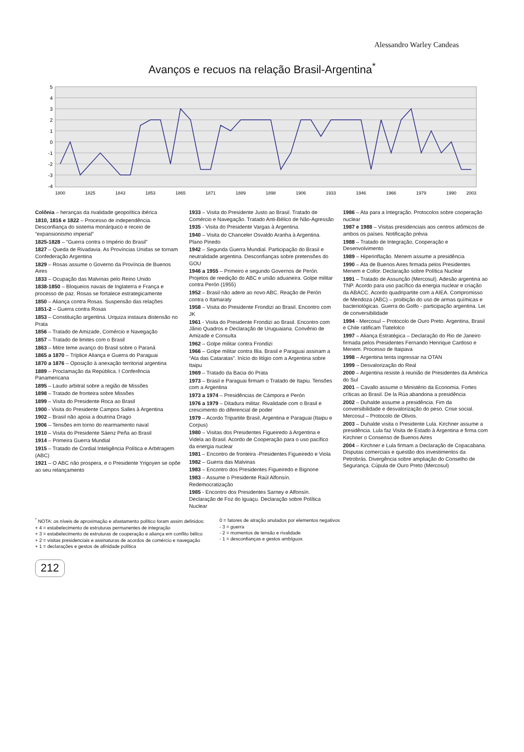Alessandro Warley Candeas
Avanços e recuos na relação Brasil-Argentina<sup>*</sup>
5
4
3
2
1
0
-1
-2
-3
-4
1800
1825
1843
1853
1865
1871
1889
1898
1906
1933
1946
1966
1979
1990
2003
Colônia – heranças da rivalidade geopolítica ibérica
1810, 1816 e 1822 – Processo de independência. Desconfiança do sistema monárquico e receio de “expansionismo imperial”
1825-1828 – “Guerra contra o Império do Brasil”
1827 – Queda de Rivadavia. As Províncias Unidas se tornam Confederação Argentina
1829 – Rosas assume o Governo da Província de Buenos Aires
1833 – Ocupação das Malvinas pelo Reino Unido
1838-1850 – Bloqueios navais de Inglaterra e França e processo de paz. Rosas se fortalece estrategicamente
1850 – Aliança contra Rosas. Suspensão das relações
1851-2 – Guerra contra Rosas
1853 – Constituição argentina. Urquiza instaura distensão no Prata
1856 – Tratado de Amizade, Comércio e Navegação
1857 – Tratado de limites com o Brasil
1863 – Mitre teme avanço do Brasil sobre o Paraná
1865 a 1870 – Tríplice Aliança e Guerra do Paraguai
1870 a 1876 – Oposição à anexação territorial argentina
1889 – Proclamação da República. I Conferência Panamericana
1895 – Laudo arbitral sobre a região de Missões
1898 – Tratado de fronteira sobre Missões
1899 – Visita do Presidente Roca ao Brasil
1900 - Visita do Presidente Campos Salles à Argentina
1902 – Brasil não apoia a doutrina Drago
1906 – Tensões em torno do rearmamento naval
1910 – Visita do Presidente Sáenz Peña ao Brasil
1914 – Primeira Guerra Mundial
1915 – Tratado de Cordial Inteligência Política e Arbitragem (ABC)
1921 – O ABC não prospera, e o Presidente Yrigoyen se opõe ao seu relançamento
1933 – Visita do Presidente Justo ao Brasil. Tratado de Comércio e Navegação. Tratado Anti-Bélico de Não-Agressão
1935 - Visita do Presidente Vargas à Argentina.
1940 – Visita do Chanceler Osvaldo Aranha à Argentina. Plano Pinedo
1942 – Segunda Guerra Mundial. Participação do Brasil e neutralidade argentina. Desconfianças sobre pretensões do GOU
1946 a 1955 – Primeiro e segundo Governos de Perón. Projetos de reedição do ABC e união aduaneira. Golpe militar contra Perón (1955)
1952 – Brasil não adere ao novo ABC. Reação de Perón contra o Itamaraty
1958 – Visita do Presidente Frondizi ao Brasil. Encontro com JK
1961 - Visita do Presidente Frondizi ao Brasil. Encontro com Jânio Quadros e Declaração de Uruguaiana. Convênio de Amizade e Consulta
1962 – Golpe militar contra Frondizi
1966 – Golpe militar contra Illia. Brasil e Paraguai assinam a “Ata das Cataratas”. Início do litígio com a Argentina sobre Itaipu
1969 – Tratado da Bacia do Prata
1973 – Brasil e Paraguai firmam o Tratado de Itapiu. Tensões com a Argentina
1973 a 1974 – Presidências de Cámpora e Perón
1976 a 1979 – Ditadura militar. Rivalidade com o Brasil e crescimento do diferencial de poder
1979 – Acordo Tripartite Brasil, Argentina e Paraguai (Itaipu e Corpus)
1980 – Visitas dos Presidentes Figueiredo à Argentina e Videla ao Brasil. Acordo de Cooperação para o uso pacífico da energia nuclear
1981 – Encontro de fronteira -Presidentes Figueiredo e Viola
1982 – Guerra das Malvinas
1983 – Encontro dos Presidentes Figueiredo e Bignone
1983 – Assume o Presidente Raúl Alfonsín. Redemocratização
1985 - Encontro dos Presidentes Sarney e Alfonsín. Declaração de Foz do Iguaçu. Declaração sobre Política Nuclear
1986 – Ata para a Integração. Protocolos sobre cooperação nuclear
1987 e 1988 – Visitas presidenciais aos centros atômicos de ambos os países. Notificação prévia
1988 – Tratado de Integração, Cooperação e Desenvolvimento
1989 – Hiperinflação. Menem assume a presidência
1990 – Ata de Buenos Aires firmada pelos Presidentes Menem e Collor. Declaração sobre Política Nuclear
1991 – Tratado de Assunção (Mercosul). Adesão argentina ao TNP. Acordo para uso pacífico da energia nuclear e criação da ABACC. Acordo quadripartite com a AIEA. Compromisso de Mendoza (ABC) – proibição do uso de armas químicas e bacteriológicas. Guerra do Golfo - participação argentina. Lei de conversibilidade
1994 - Mercosul – Protocolo de Ouro Preto. Argentina, Brasil e Chile ratificam Tlatelolco
1997 – Aliança Estratégica – Declaração do Rio de Janeiro firmada pelos Presidentes Fernando Henrique Cardoso e Menem. Processo de Itaipava
1998 – Argentina tenta ingressar na OTAN
1999 – Desvalorização do Real
2000 – Argentina resiste à reunião de Presidentes da América do Sul
2001 – Cavallo assume o Ministério da Economia. Fortes críticas ao Brasil. De la Rúa abandona a presidência
2002 – Duhalde assume a presidência. Fim da conversibilidade e desvalorização do peso. Crise social. Mercosul – Protocolo de Olivos.
2003 – Duhalde visita o Presidente Lula. Kirchner assume a presidência. Lula faz Visita de Estado à Argentina e firma com Kirchner o Consenso de Buenos Aires
2004 – Kirchner e Lula firmam a Declaração de Copacabana. Disputas comerciais e questão dos investimentos da Petrobrás. Divergência sobre ampliação do Conselho de Segurança. Cúpula de Ouro Preto (Mercosul)
<sup>*</sup> NOTA: os níveis de aproximação e afastamento político foram assim definidos:
+ 4 = estabelecimento de estruturas permanentes de integração
+ 3 = estabelecimento de estruturas de cooperação e aliança em conflito bélico
+ 2 = visitas presidenciais e assinaturas de acordos de comércio e navegação
+ 1 = declarações e gestos de afinidade política
0 = fatores de atração anulados por elementos negativos
- 3 = guerra
- 2 = momentos de tensão e rivalidade
- 1 = desconfianças e gestos ambíguos
212